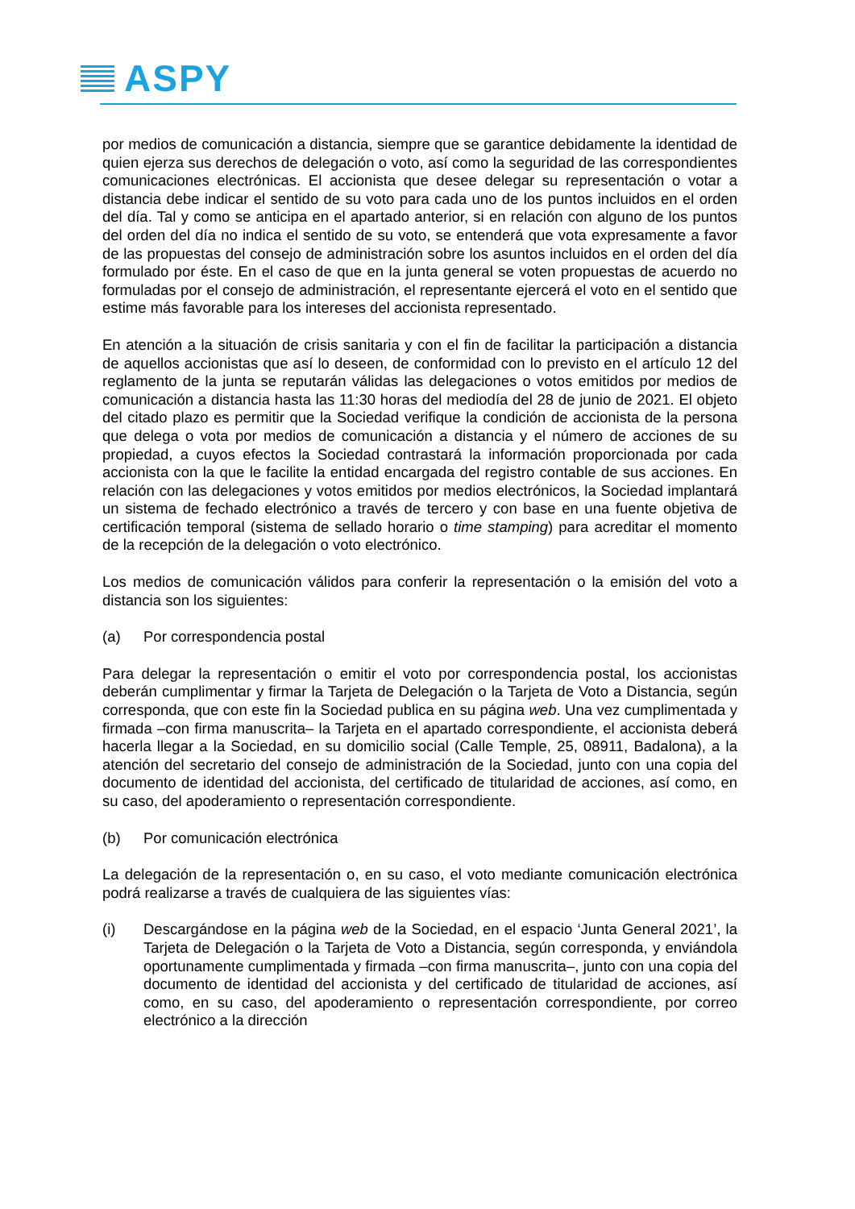ASPY
por medios de comunicación a distancia, siempre que se garantice debidamente la identidad de quien ejerza sus derechos de delegación o voto, así como la seguridad de las correspondientes comunicaciones electrónicas. El accionista que desee delegar su representación o votar a distancia debe indicar el sentido de su voto para cada uno de los puntos incluidos en el orden del día. Tal y como se anticipa en el apartado anterior, si en relación con alguno de los puntos del orden del día no indica el sentido de su voto, se entenderá que vota expresamente a favor de las propuestas del consejo de administración sobre los asuntos incluidos en el orden del día formulado por éste. En el caso de que en la junta general se voten propuestas de acuerdo no formuladas por el consejo de administración, el representante ejercerá el voto en el sentido que estime más favorable para los intereses del accionista representado.
En atención a la situación de crisis sanitaria y con el fin de facilitar la participación a distancia de aquellos accionistas que así lo deseen, de conformidad con lo previsto en el artículo 12 del reglamento de la junta se reputarán válidas las delegaciones o votos emitidos por medios de comunicación a distancia hasta las 11:30 horas del mediodía del 28 de junio de 2021. El objeto del citado plazo es permitir que la Sociedad verifique la condición de accionista de la persona que delega o vota por medios de comunicación a distancia y el número de acciones de su propiedad, a cuyos efectos la Sociedad contrastará la información proporcionada por cada accionista con la que le facilite la entidad encargada del registro contable de sus acciones. En relación con las delegaciones y votos emitidos por medios electrónicos, la Sociedad implantará un sistema de fechado electrónico a través de tercero y con base en una fuente objetiva de certificación temporal (sistema de sellado horario o time stamping) para acreditar el momento de la recepción de la delegación o voto electrónico.
Los medios de comunicación válidos para conferir la representación o la emisión del voto a distancia son los siguientes:
(a) Por correspondencia postal
Para delegar la representación o emitir el voto por correspondencia postal, los accionistas deberán cumplimentar y firmar la Tarjeta de Delegación o la Tarjeta de Voto a Distancia, según corresponda, que con este fin la Sociedad publica en su página web. Una vez cumplimentada y firmada –con firma manuscrita– la Tarjeta en el apartado correspondiente, el accionista deberá hacerla llegar a la Sociedad, en su domicilio social (Calle Temple, 25, 08911, Badalona), a la atención del secretario del consejo de administración de la Sociedad, junto con una copia del documento de identidad del accionista, del certificado de titularidad de acciones, así como, en su caso, del apoderamiento o representación correspondiente.
(b) Por comunicación electrónica
La delegación de la representación o, en su caso, el voto mediante comunicación electrónica podrá realizarse a través de cualquiera de las siguientes vías:
(i) Descargándose en la página web de la Sociedad, en el espacio ‘Junta General 2021’, la Tarjeta de Delegación o la Tarjeta de Voto a Distancia, según corresponda, y enviándola oportunamente cumplimentada y firmada –con firma manuscrita–, junto con una copia del documento de identidad del accionista y del certificado de titularidad de acciones, así como, en su caso, del apoderamiento o representación correspondiente, por correo electrónico a la dirección